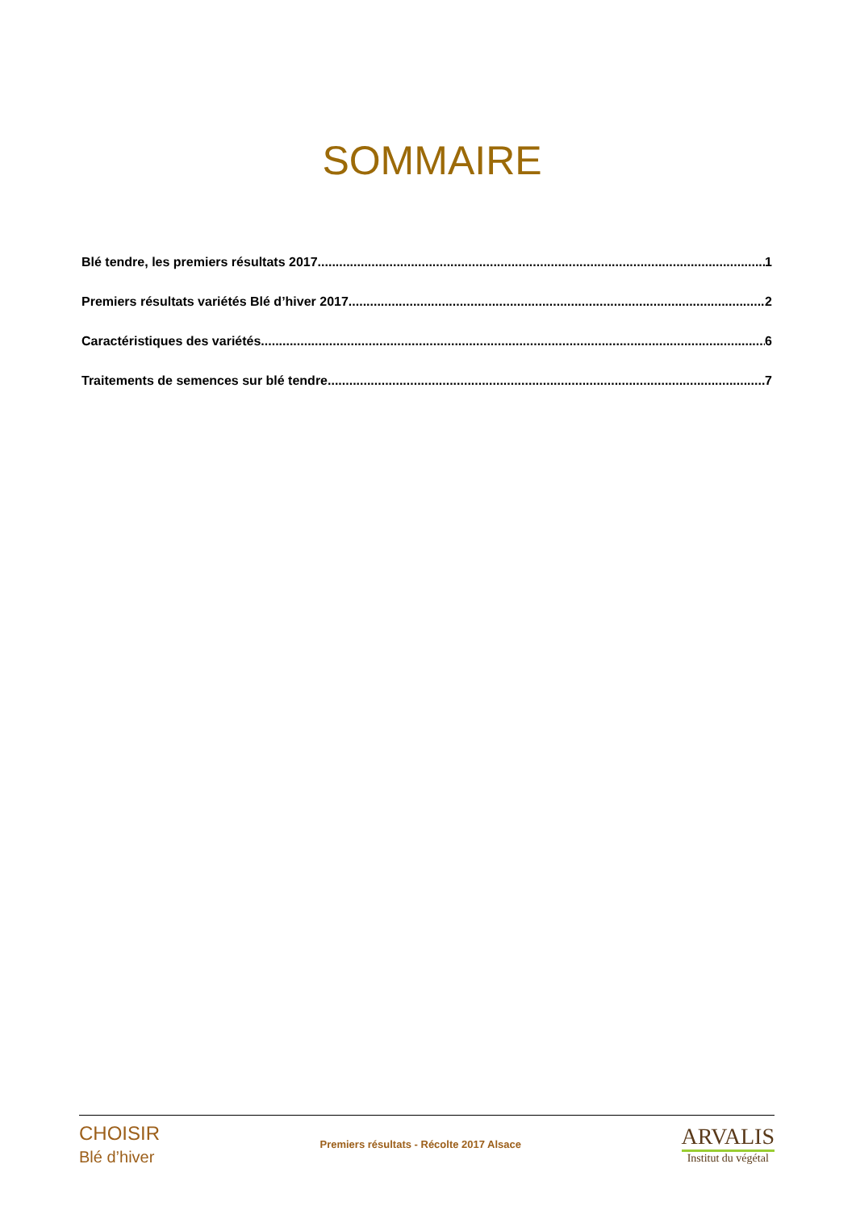SOMMAIRE
Blé tendre, les premiers résultats 2017 1
Premiers résultats variétés Blé d’hiver 2017 2
Caractéristiques des variétés 6
Traitements de semences sur blé tendre 7
CHOISIR
Blé d’hiver
Premiers résultats - Récolte 2017 Alsace
ARVALIS
Institut du végétal